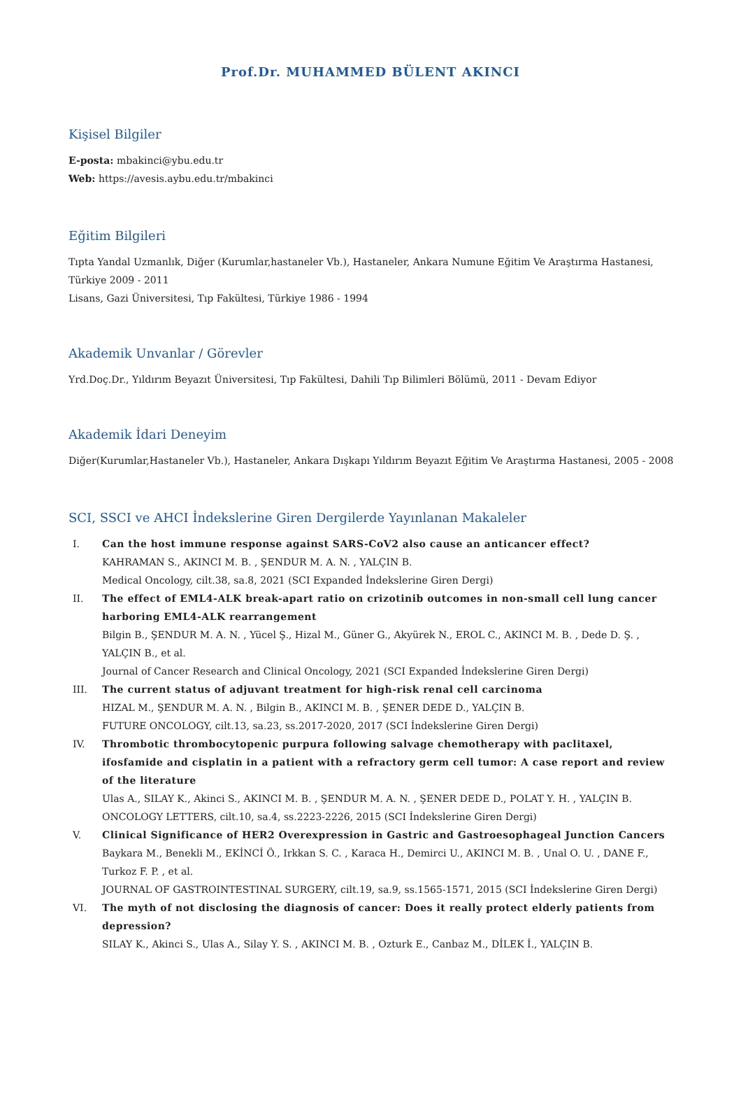Prof.Dr. MUHAMMED BÜLENT AKINCI
Kişisel Bilgiler
E-posta: mbakinci@ybu.edu.tr
Web: https://avesis.aybu.edu.tr/mbakinci
Eğitim Bilgileri
Tıpta Yandal Uzmanlık, Diğer (Kurumlar,hastaneler Vb.), Hastaneler, Ankara Numune Eğitim Ve Araştırma Hastanesi, Türkiye 2009 - 2011
Lisans, Gazi Üniversitesi, Tıp Fakültesi, Türkiye 1986 - 1994
Akademik Unvanlar / Görevler
Yrd.Doç.Dr., Yıldırım Beyazıt Üniversitesi, Tıp Fakültesi, Dahili Tıp Bilimleri Bölümü, 2011 - Devam Ediyor
Akademik İdari Deneyim
Diğer(Kurumlar,Hastaneler Vb.), Hastaneler, Ankara Dışkapı Yıldırım Beyazıt Eğitim Ve Araştırma Hastanesi, 2005 - 2008
SCI, SSCI ve AHCI İndekslerine Giren Dergilerde Yayınlanan Makaleler
I. Can the host immune response against SARS-CoV2 also cause an anticancer effect?
KAHRAMAN S., AKINCI M. B. , ŞENDUR M. A. N. , YALÇIN B.
Medical Oncology, cilt.38, sa.8, 2021 (SCI Expanded İndekslerine Giren Dergi)
II. The effect of EML4-ALK break-apart ratio on crizotinib outcomes in non-small cell lung cancer harboring EML4-ALK rearrangement
Bilgin B., ŞENDUR M. A. N. , Yücel Ş., Hizal M., Güner G., Akyürek N., EROL C., AKINCI M. B. , Dede D. Ş. , YALÇIN B., et al.
Journal of Cancer Research and Clinical Oncology, 2021 (SCI Expanded İndekslerine Giren Dergi)
III. The current status of adjuvant treatment for high-risk renal cell carcinoma
HIZAL M., ŞENDUR M. A. N. , Bilgin B., AKINCI M. B. , ŞENER DEDE D., YALÇIN B.
FUTURE ONCOLOGY, cilt.13, sa.23, ss.2017-2020, 2017 (SCI İndekslerine Giren Dergi)
IV. Thrombotic thrombocytopenic purpura following salvage chemotherapy with paclitaxel, ifosfamide and cisplatin in a patient with a refractory germ cell tumor: A case report and review of the literature
Ulas A., SILAY K., Akinci S., AKINCI M. B. , ŞENDUR M. A. N. , ŞENER DEDE D., POLAT Y. H. , YALÇIN B.
ONCOLOGY LETTERS, cilt.10, sa.4, ss.2223-2226, 2015 (SCI İndekslerine Giren Dergi)
V. Clinical Significance of HER2 Overexpression in Gastric and Gastroesophageal Junction Cancers
Baykara M., Benekli M., EKİNCİ Ö., Irkkan S. C. , Karaca H., Demirci U., AKINCI M. B. , Unal O. U. , DANE F., Turkoz F. P. , et al.
JOURNAL OF GASTROINTESTINAL SURGERY, cilt.19, sa.9, ss.1565-1571, 2015 (SCI İndekslerine Giren Dergi)
VI. The myth of not disclosing the diagnosis of cancer: Does it really protect elderly patients from depression?
SILAY K., Akinci S., Ulas A., Silay Y. S. , AKINCI M. B. , Ozturk E., Canbaz M., DİLEK İ., YALÇIN B.